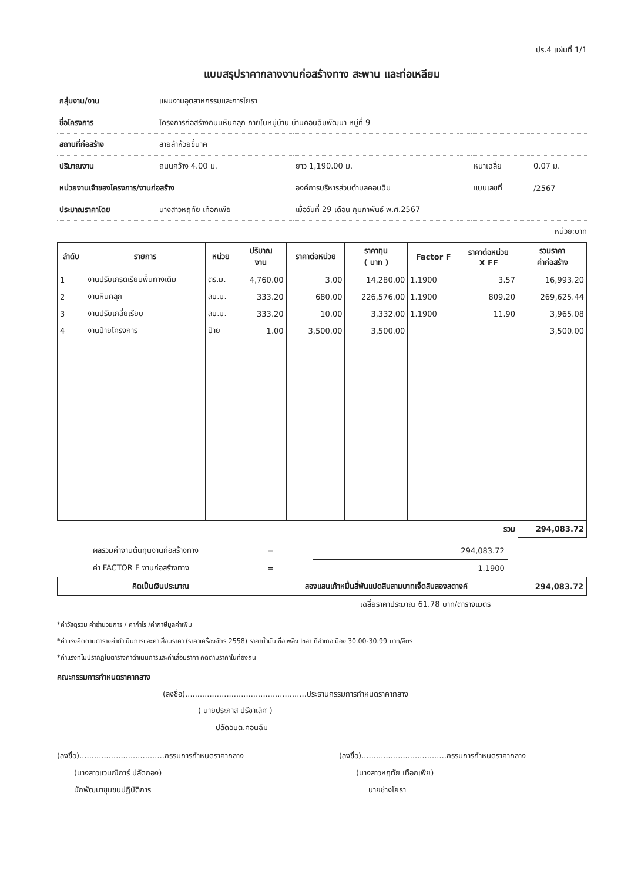ปร.4 แผ่นที่ 1/1
แบบสรุปราคากลางงานก่อสร้างทาง สะพาน และท่อเหลียม
| กลุ่มงาน/งาน | แผนงานอุตสาหกรรมและการโยธา | | | | |
| ชื่อโครงการ | โครงการก่อสร้างถนนหินคลุก ภายในหมู่บ้าน บ้านคอนฉิมพัฒนา หมู่ที่ 9 | | | | |
| สถานที่ก่อสร้าง | สายลำห้วยขี้นาค | | | | |
| ปริมาณงาน | ถนนกว้าง 4.00 ม. | ยาว 1,190.00 ม. | | หนาเฉลี่ย | 0.07 ม. |
| หน่วยงานเจ้าของโครงการ/งานก่อสร้าง | | องค์การบริหารส่วนตำบลคอนฉิม | | แบบเลขที่ | /2567 |
| ประมาณราคาโดย | นางสาวหฤทัย เทือกเพีย | เมื่อวันที่ 29 เดือน กุมภาพันธ์ พ.ศ.2567 | | | |
หน่วย:บาท
| ลำดับ | รายการ | หน่วย | ปริมาณ งาน | ราคาต่อหน่วย | ราคาทุน ( บาท ) | Factor F | ราคาต่อหน่วย X FF | รวมราคา ค่าก่อสร้าง |
| --- | --- | --- | --- | --- | --- | --- | --- | --- |
| 1 | งานปรับเกรดเรียบพื้นทางเดิม | ตร.ม. | 4,760.00 | 3.00 | 14,280.00 | 1.1900 | 3.57 | 16,993.20 |
| 2 | งานหินคลุก | ลบ.ม. | 333.20 | 680.00 | 226,576.00 | 1.1900 | 809.20 | 269,625.44 |
| 3 | งานปรับเกลี่ยเรียบ | ลบ.ม. | 333.20 | 10.00 | 3,332.00 | 1.1900 | 11.90 | 3,965.08 |
| 4 | งานป้ายโครงการ | ป้าย | 1.00 | 3,500.00 | 3,500.00 | | | 3,500.00 |
| รวม | | | | | | | | 294,083.72 |
| ผลรวมค่างานต้นทุนงานก่อสร้างทาง | = | 294,083.72 | |
| ค่า FACTOR F งานก่อสร้างทาง | = | 1.1900 | |
| คิดเป็นเงินประมาณ | สองแสนเก้าหมื่นสี่พันแปดสิบสามบาทเจ็ดสิบสองสตางค์ | | 294,083.72 |
| | เฉลี่ยราคาประมาณ 61.78 บาท/ตารางเมตร | | |
*ค่าวัสดุรวม ค่าอำนวยการ / ค่ากำไร /ค่าภาษีมูลค่าเพิ่ม
*ค่าแรงคิดตามตารางค่าดำเนินการและค่าเสื่อมราคา (ราคาเครื่องจักร 2558) ราคาน้ำมันเชื้อเพลิง โซล่า ที่อำเภอเมือง 30.00-30.99 บาท/ลิตร
*ค่าแรงที่ไม่ปรากฏในตารางค่าดำเนินการและค่าเสื่อมราคา คิดตามราคาในท้องถิ่น
คณะกรรมการกำหนดราคากลาง
(ลงชื่อ)..................................................ประธานกรรมการกำหนดราคากลาง
( นายประภาส ปรีชาเลิศ )
ปลัดอบต.คอนฉิม
(ลงชื่อ)...................................กรรมการกำหนดราคากลาง
(นางสาวแวนณิการ์ ปลัดกอง)
นักพัฒนาชุมชนปฏิบัติการ
(ลงชื่อ)...................................กรรมการกำหนดราคากลาง
(นางสาวหฤทัย เทือกเพีย)
นายช่างโยธา